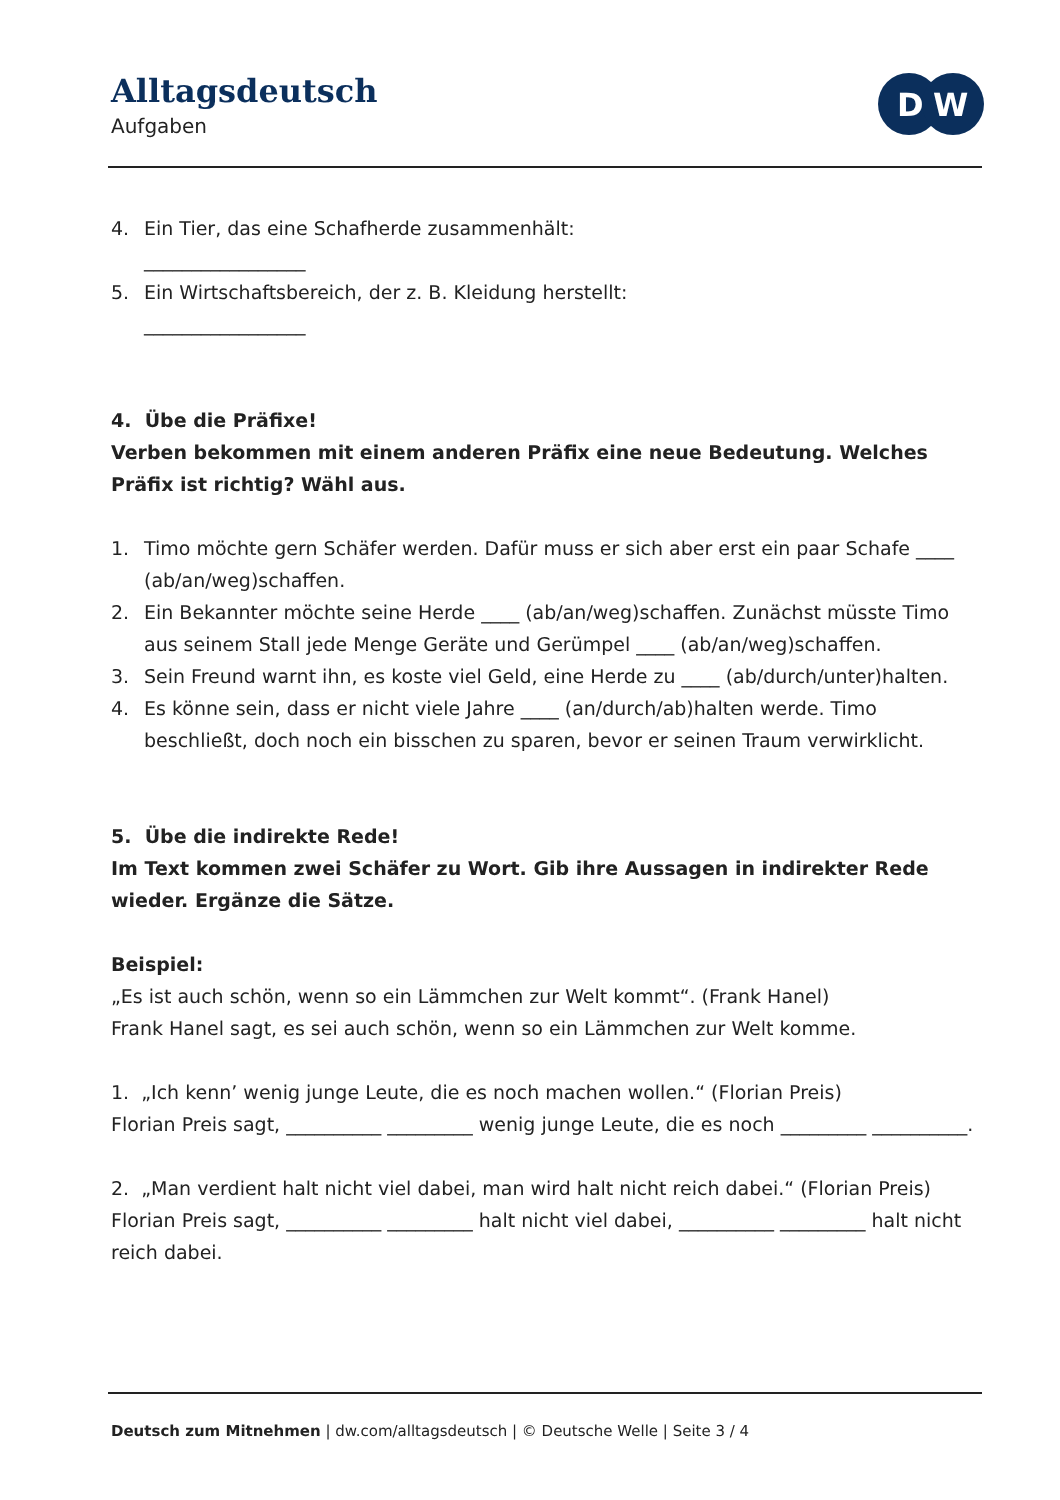Alltagsdeutsch
Aufgaben
D
W
4. Ein Tier, das eine Schafherde zusammenhält:
_________________
5. Ein Wirtschaftsbereich, der z. B. Kleidung herstellt:
_________________
4. Übe die Präfixe!
Verben bekommen mit einem anderen Präfix eine neue Bedeutung. Welches Präfix ist richtig? Wähl aus.
1. Timo möchte gern Schäfer werden. Dafür muss er sich aber erst ein paar Schafe ____ (ab/an/weg)schaffen.
2. Ein Bekannter möchte seine Herde ____ (ab/an/weg)schaffen. Zunächst müsste Timo aus seinem Stall jede Menge Geräte und Gerümpel ____ (ab/an/weg)schaffen.
3. Sein Freund warnt ihn, es koste viel Geld, eine Herde zu ____ (ab/durch/unter)halten.
4. Es könne sein, dass er nicht viele Jahre ____ (an/durch/ab)halten werde. Timo beschließt, doch noch ein bisschen zu sparen, bevor er seinen Traum verwirklicht.
5. Übe die indirekte Rede!
Im Text kommen zwei Schäfer zu Wort. Gib ihre Aussagen in indirekter Rede wieder. Ergänze die Sätze.
Beispiel:
„Es ist auch schön, wenn so ein Lämmchen zur Welt kommt“. (Frank Hanel)
Frank Hanel sagt, es sei auch schön, wenn so ein Lämmchen zur Welt komme.
1. „Ich kenn’ wenig junge Leute, die es noch machen wollen.“ (Florian Preis)
Florian Preis sagt, __________ _________ wenig junge Leute, die es noch _________ __________.
2. „Man verdient halt nicht viel dabei, man wird halt nicht reich dabei.“ (Florian Preis)
Florian Preis sagt, __________ _________ halt nicht viel dabei, __________ _________ halt nicht reich dabei.
Deutsch zum Mitnehmen | dw.com/alltagsdeutsch | © Deutsche Welle | Seite 3 / 4